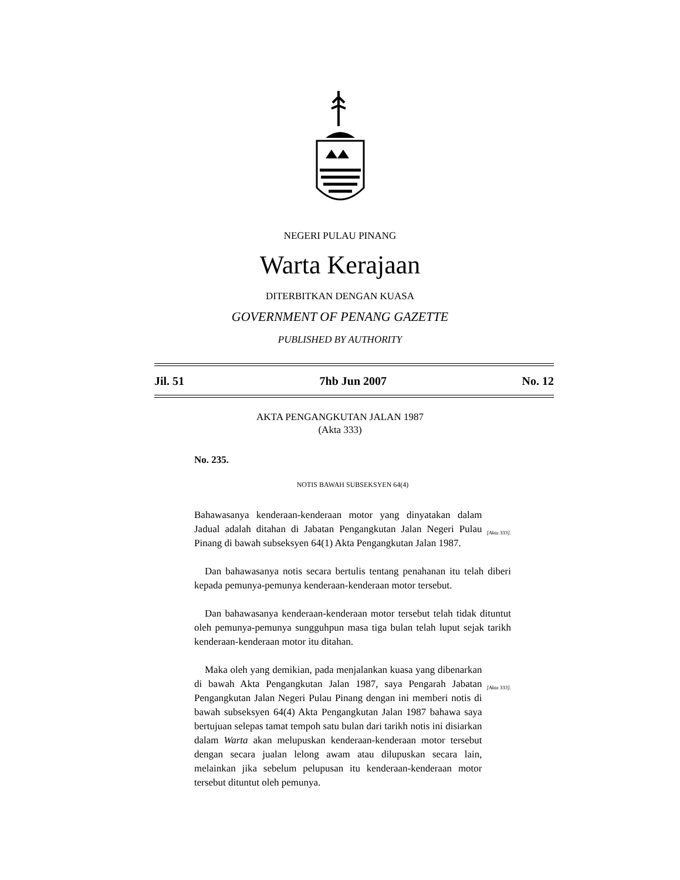NEGERI PULAU PINANG
Warta Kerajaan
DITERBITKAN DENGAN KUASA
GOVERNMENT OF PENANG GAZETTE
PUBLISHED BY AUTHORITY
Jil. 51 7hb Jun 2007 No. 12
AKTA PENGANGKUTAN JALAN 1987
(Akta 333)
No. 235.
NOTIS BAWAH SUBSEKSYEN 64(4)
Bahawasanya kenderaan-kenderaan motor yang dinyatakan dalam Jadual adalah ditahan di Jabatan Pengangkutan Jalan Negeri Pulau Pinang di bawah subseksyen 64(1) Akta Pengangkutan Jalan 1987.
[Akta 333].
Dan bahawasanya notis secara bertulis tentang penahanan itu telah diberi kepada pemunya-pemunya kenderaan-kenderaan motor tersebut.
Dan bahawasanya kenderaan-kenderaan motor tersebut telah tidak dituntut oleh pemunya-pemunya sungguhpun masa tiga bulan telah luput sejak tarikh kenderaan-kenderaan motor itu ditahan.
Maka oleh yang demikian, pada menjalankan kuasa yang dibenarkan di bawah Akta Pengangkutan Jalan 1987, saya Pengarah Jabatan Pengangkutan Jalan Negeri Pulau Pinang dengan ini memberi notis di bawah subseksyen 64(4) Akta Pengangkutan Jalan 1987 bahawa saya bertujuan selepas tamat tempoh satu bulan dari tarikh notis ini disiarkan dalam Warta akan melupuskan kenderaan-kenderaan motor tersebut dengan secara jualan lelong awam atau dilupuskan secara lain, melainkan jika sebelum pelupusan itu kenderaan-kenderaan motor tersebut dituntut oleh pemunya.
[Akta 333].